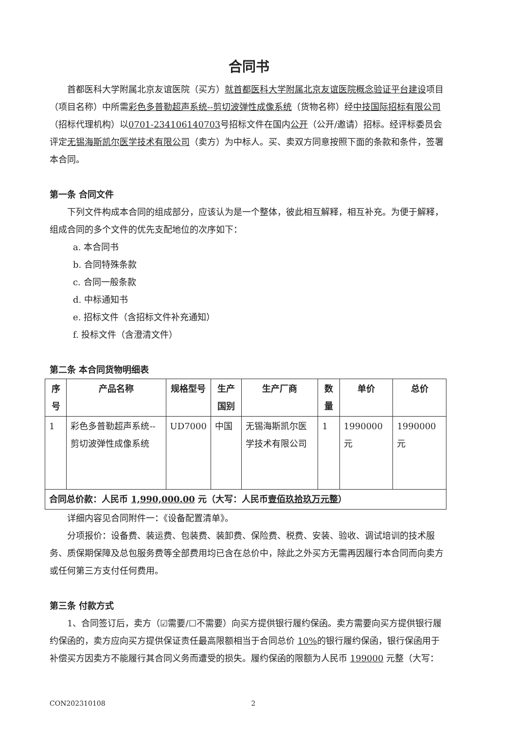合同书
首都医科大学附属北京友谊医院（买方）就首都医科大学附属北京友谊医院概念验证平台建设项目（项目名称）中所需彩色多普勒超声系统--剪切波弹性成像系统（货物名称）经中技国际招标有限公司（招标代理机构）以0701-234106140703号招标文件在国内公开（公开/邀请）招标。经评标委员会评定无锡海斯凯尔医学技术有限公司（卖方）为中标人。买、卖双方同意按照下面的条款和条件，签署本合同。
第一条 合同文件
下列文件构成本合同的组成部分，应该认为是一个整体，彼此相互解释，相互补充。为便于解释，组成合同的多个文件的优先支配地位的次序如下：
a. 本合同书
b. 合同特殊条款
c. 合同一般条款
d. 中标通知书
e. 招标文件（含招标文件补充通知）
f. 投标文件（含澄清文件）
第二条 本合同货物明细表
| 序号 | 产品名称 | 规格型号 | 生产国别 | 生产厂商 | 数量 | 单价 | 总价 |
| --- | --- | --- | --- | --- | --- | --- | --- |
| 1 | 彩色多普勒超声系统--剪切波弹性成像系统 | UD7000 | 中国 | 无锡海斯凯尔医学技术有限公司 | 1 | 1990000 元 | 1990000 元 |
| 合同总价款：人民币 1,990,000.00 元（大写：人民币 壹佰玖拾玖万元整 ） | | | | | | | |
详细内容见合同附件一：《设备配置清单》。
分项报价：设备费、装运费、包装费、装卸费、保险费、税费、安装、验收、调试培训的技术服务、质保期保障及总包服务费等全部费用均已含在总价中，除此之外买方无需再因履行本合同而向卖方或任何第三方支付任何费用。
第三条 付款方式
1、合同签订后，卖方（☑需要/☐不需要）向买方提供银行履约保函。卖方需要向买方提供银行履约保函的，卖方应向买方提供保证责任最高限额相当于合同总价 10% 的银行履约保函，银行保函用于补偿买方因卖方不能履行其合同义务而遭受的损失。履约保函的限额为人民币 199000 元整（大写：
CON202310108 2